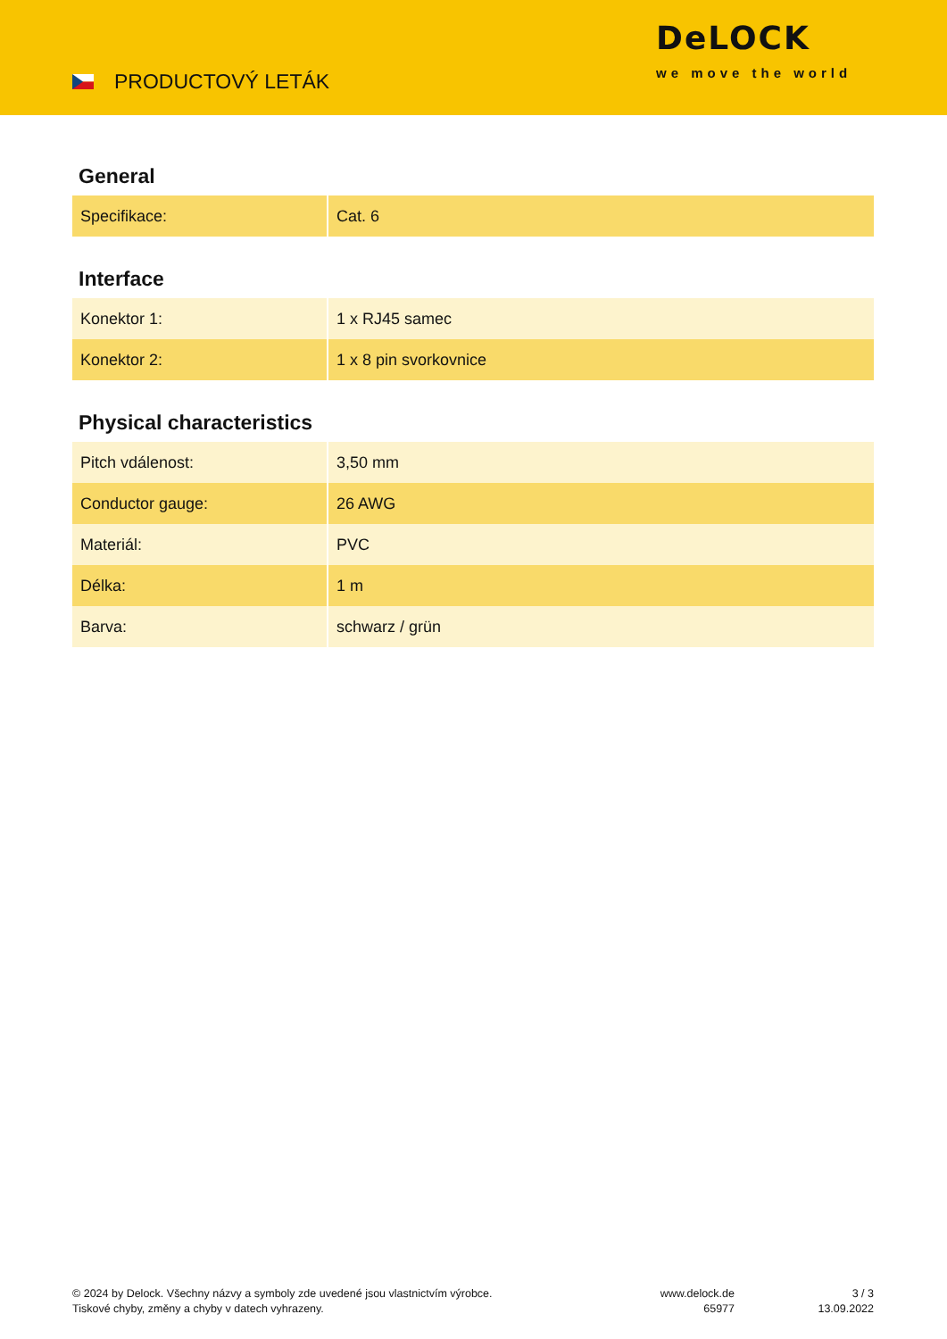PRODUCTOVÝ LETÁK
DeLOCK
we move the world
General
| Specifikace: | Cat. 6 |
Interface
| Konektor 1: | 1 x RJ45 samec |
| Konektor 2: | 1 x 8 pin svorkovnice |
Physical characteristics
| Pitch vdálenost: | 3,50 mm |
| Conductor gauge: | 26 AWG |
| Materiál: | PVC |
| Délka: | 1 m |
| Barva: | schwarz / grün |
© 2024 by Delock. Všechny názvy a symboly zde uvedené jsou vlastnictvím výrobce.
Tiskové chyby, změny a chyby v datech vyhrazeny.
www.delock.de
65977
3 / 3
13.09.2022